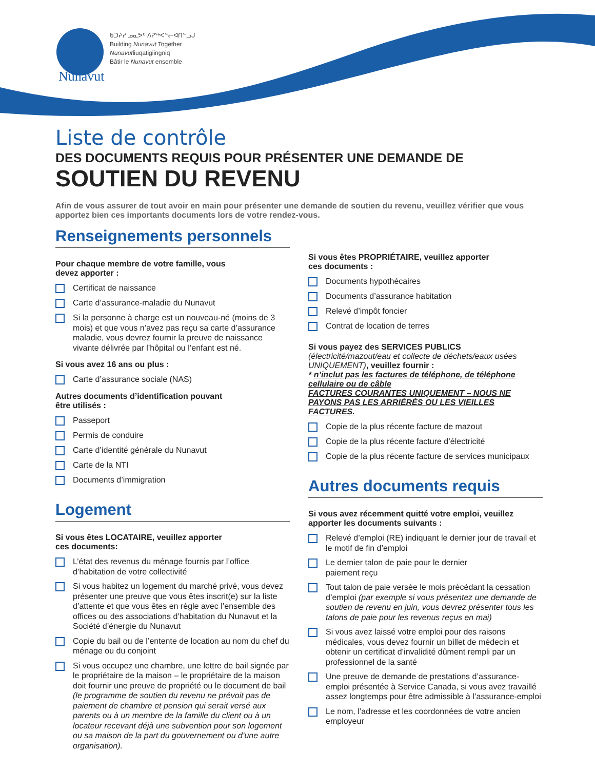Nunavut
ᑲᑐᔨᓯ ᓄᓇᕗᑦ ᐱᕈᖅᐸᓪᓕᐊᑎᓪᓗᒍ
Building Nunavut Together
Nunavutliuqatigiingniq
Bâtir le Nunavut ensemble
Liste de contrôle
DES DOCUMENTS REQUIS POUR PRÉSENTER UNE DEMANDE DE
SOUTIEN DU REVENU
Afin de vous assurer de tout avoir en main pour présenter une demande de soutien du revenu, veuillez vérifier que vous apportez bien ces importants documents lors de votre rendez-vous.
Renseignements personnels
Pour chaque membre de votre famille, vous
devez apporter :
Certificat de naissance
Carte d’assurance-maladie du Nunavut
Si la personne à charge est un nouveau-né (moins de 3 mois) et que vous n’avez pas reçu sa carte d’assurance maladie, vous devrez fournir la preuve de naissance vivante délivrée par l’hôpital ou l’enfant est né.
Si vous avez 16 ans ou plus :
Carte d’assurance sociale (NAS)
Autres documents d’identification pouvant
être utilisés :
Passeport
Permis de conduire
Carte d’identité générale du Nunavut
Carte de la NTI
Documents d’immigration
Logement
Si vous êtes LOCATAIRE, veuillez apporter
ces documents:
L’état des revenus du ménage fournis par l’office d’habitation de votre collectivité
Si vous habitez un logement du marché privé, vous devez présenter une preuve que vous êtes inscrit(e) sur la liste d’attente et que vous êtes en règle avec l’ensemble des offices ou des associations d’habitation du Nunavut et la Société d’énergie du Nunavut
Copie du bail ou de l’entente de location au nom du chef du ménage ou du conjoint
Si vous occupez une chambre, une lettre de bail signée par le propriétaire de la maison – le propriétaire de la maison doit fournir une preuve de propriété ou le document de bail (le programme de soutien du revenu ne prévoit pas de paiement de chambre et pension qui serait versé aux parents ou à un membre de la famille du client ou à un locateur recevant déjà une subvention pour son logement ou sa maison de la part du gouvernement ou d’une autre organisation).
Si vous êtes PROPRIÉTAIRE, veuillez apporter
ces documents :
Documents hypothécaires
Documents d’assurance habitation
Relevé d’impôt foncier
Contrat de location de terres
Si vous payez des SERVICES PUBLICS
(électricité/mazout/eau et collecte de déchets/eaux usées UNIQUEMENT), veuillez fournir :
* n’inclut pas les factures de téléphone, de téléphone cellulaire ou de câble
FACTURES COURANTES UNIQUEMENT – NOUS NE PAYONS PAS LES ARRIÉRÉS OU LES VIEILLES FACTURES.
Copie de la plus récente facture de mazout
Copie de la plus récente facture d’électricité
Copie de la plus récente facture de services municipaux
Autres documents requis
Si vous avez récemment quitté votre emploi, veuillez apporter les documents suivants :
Relevé d’emploi (RE) indiquant le dernier jour de travail et le motif de fin d’emploi
Le dernier talon de paie pour le dernier
paiement reçu
Tout talon de paie versée le mois précédant la cessation d’emploi (par exemple si vous présentez une demande de soutien de revenu en juin, vous devrez présenter tous les talons de paie pour les revenus reçus en mai)
Si vous avez laissé votre emploi pour des raisons médicales, vous devez fournir un billet de médecin et obtenir un certificat d’invalidité dûment rempli par un professionnel de la santé
Une preuve de demande de prestations d’assurance-emploi présentée à Service Canada, si vous avez travaillé assez longtemps pour être admissible à l’assurance-emploi
Le nom, l’adresse et les coordonnées de votre ancien employeur